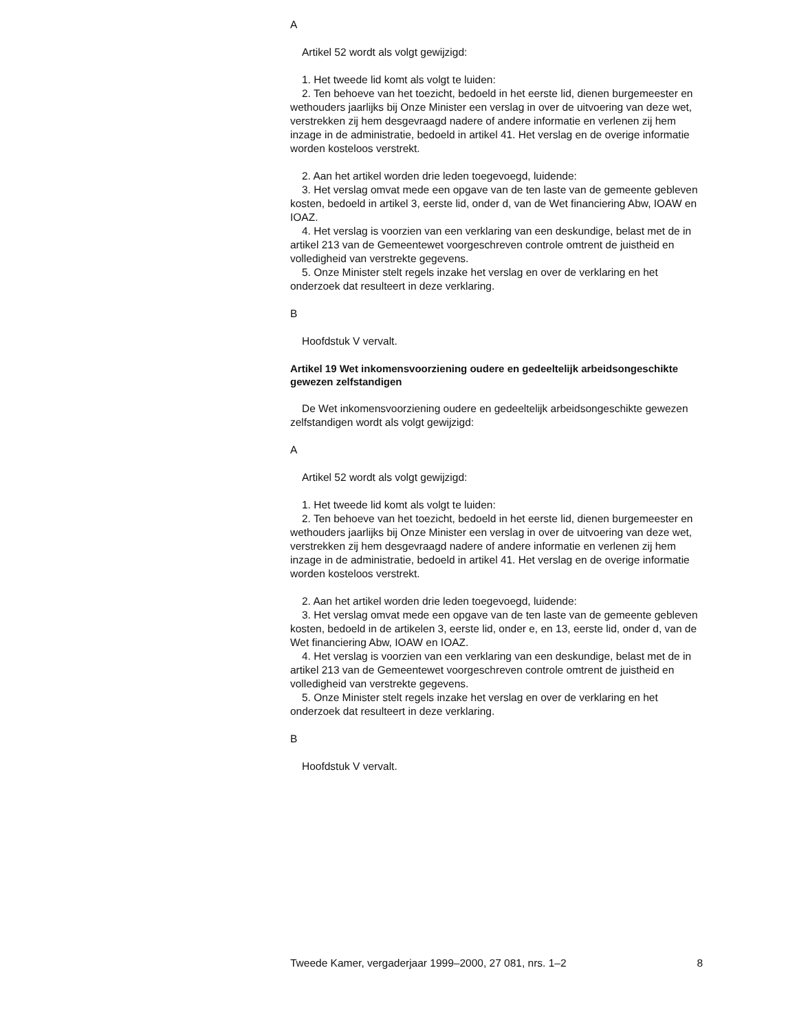A
Artikel 52 wordt als volgt gewijzigd:
1. Het tweede lid komt als volgt te luiden:
2. Ten behoeve van het toezicht, bedoeld in het eerste lid, dienen burgemeester en wethouders jaarlijks bij Onze Minister een verslag in over de uitvoering van deze wet, verstrekken zij hem desgevraagd nadere of andere informatie en verlenen zij hem inzage in de administratie, bedoeld in artikel 41. Het verslag en de overige informatie worden kosteloos verstrekt.
2. Aan het artikel worden drie leden toegevoegd, luidende:
3. Het verslag omvat mede een opgave van de ten laste van de gemeente gebleven kosten, bedoeld in artikel 3, eerste lid, onder d, van de Wet financiering Abw, IOAW en IOAZ.
4. Het verslag is voorzien van een verklaring van een deskundige, belast met de in artikel 213 van de Gemeentewet voorgeschreven controle omtrent de juistheid en volledigheid van verstrekte gegevens.
5. Onze Minister stelt regels inzake het verslag en over de verklaring en het onderzoek dat resulteert in deze verklaring.
B
Hoofdstuk V vervalt.
Artikel 19 Wet inkomensvoorziening oudere en gedeeltelijk arbeidsongeschikte gewezen zelfstandigen
De Wet inkomensvoorziening oudere en gedeeltelijk arbeidsongeschikte gewezen zelfstandigen wordt als volgt gewijzigd:
A
Artikel 52 wordt als volgt gewijzigd:
1. Het tweede lid komt als volgt te luiden:
2. Ten behoeve van het toezicht, bedoeld in het eerste lid, dienen burgemeester en wethouders jaarlijks bij Onze Minister een verslag in over de uitvoering van deze wet, verstrekken zij hem desgevraagd nadere of andere informatie en verlenen zij hem inzage in de administratie, bedoeld in artikel 41. Het verslag en de overige informatie worden kosteloos verstrekt.
2. Aan het artikel worden drie leden toegevoegd, luidende:
3. Het verslag omvat mede een opgave van de ten laste van de gemeente gebleven kosten, bedoeld in de artikelen 3, eerste lid, onder e, en 13, eerste lid, onder d, van de Wet financiering Abw, IOAW en IOAZ.
4. Het verslag is voorzien van een verklaring van een deskundige, belast met de in artikel 213 van de Gemeentewet voorgeschreven controle omtrent de juistheid en volledigheid van verstrekte gegevens.
5. Onze Minister stelt regels inzake het verslag en over de verklaring en het onderzoek dat resulteert in deze verklaring.
B
Hoofdstuk V vervalt.
Tweede Kamer, vergaderjaar 1999–2000, 27 081, nrs. 1–2 8